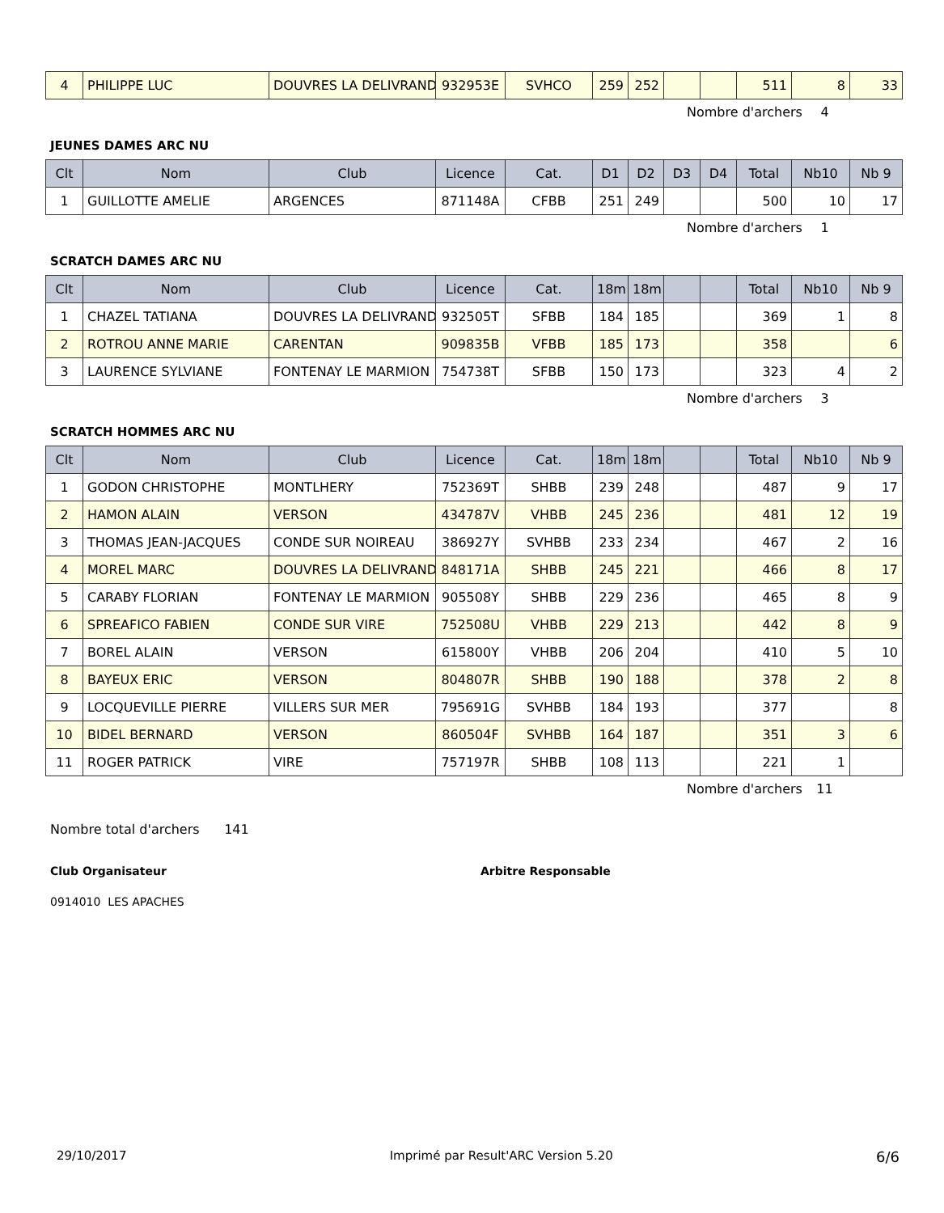| 4 | PHILIPPE LUC | DOUVRES LA DELIVRAND | 932953E | SVHCO | 259 | 252 | | | 511 | 8 | 33 |
Nombre d'archers 4
JEUNES DAMES ARC NU
| Clt | Nom | Club | Licence | Cat. | D1 | D2 | D3 | D4 | Total | Nb10 | Nb 9 |
| --- | --- | --- | --- | --- | --- | --- | --- | --- | --- | --- | --- |
| 1 | GUILLOTTE AMELIE | ARGENCES | 871148A | CFBB | 251 | 249 | | | 500 | 10 | 17 |
Nombre d'archers 1
SCRATCH DAMES ARC NU
| Clt | Nom | Club | Licence | Cat. | 18m | 18m | | | Total | Nb10 | Nb 9 |
| --- | --- | --- | --- | --- | --- | --- | --- | --- | --- | --- | --- |
| 1 | CHAZEL TATIANA | DOUVRES LA DELIVRAND | 932505T | SFBB | 184 | 185 | | | 369 | 1 | 8 |
| 2 | ROTROU ANNE MARIE | CARENTAN | 909835B | VFBB | 185 | 173 | | | 358 | | 6 |
| 3 | LAURENCE SYLVIANE | FONTENAY LE MARMION | 754738T | SFBB | 150 | 173 | | | 323 | 4 | 2 |
Nombre d'archers 3
SCRATCH HOMMES ARC NU
| Clt | Nom | Club | Licence | Cat. | 18m | 18m | | | Total | Nb10 | Nb 9 |
| --- | --- | --- | --- | --- | --- | --- | --- | --- | --- | --- | --- |
| 1 | GODON CHRISTOPHE | MONTLHERY | 752369T | SHBB | 239 | 248 | | | 487 | 9 | 17 |
| 2 | HAMON ALAIN | VERSON | 434787V | VHBB | 245 | 236 | | | 481 | 12 | 19 |
| 3 | THOMAS JEAN-JACQUES | CONDE SUR NOIREAU | 386927Y | SVHBB | 233 | 234 | | | 467 | 2 | 16 |
| 4 | MOREL MARC | DOUVRES LA DELIVRAND | 848171A | SHBB | 245 | 221 | | | 466 | 8 | 17 |
| 5 | CARABY FLORIAN | FONTENAY LE MARMION | 905508Y | SHBB | 229 | 236 | | | 465 | 8 | 9 |
| 6 | SPREAFICO FABIEN | CONDE SUR VIRE | 752508U | VHBB | 229 | 213 | | | 442 | 8 | 9 |
| 7 | BOREL ALAIN | VERSON | 615800Y | VHBB | 206 | 204 | | | 410 | 5 | 10 |
| 8 | BAYEUX ERIC | VERSON | 804807R | SHBB | 190 | 188 | | | 378 | 2 | 8 |
| 9 | LOCQUEVILLE PIERRE | VILLERS SUR MER | 795691G | SVHBB | 184 | 193 | | | 377 | | 8 |
| 10 | BIDEL BERNARD | VERSON | 860504F | SVHBB | 164 | 187 | | | 351 | 3 | 6 |
| 11 | ROGER PATRICK | VIRE | 757197R | SHBB | 108 | 113 | | | 221 | 1 | |
Nombre d'archers 11
Nombre total d'archers 141
Club Organisateur Arbitre Responsable
0914010 LES APACHES
29/10/2017 Imprimé par Result'ARC Version 5.20 6/6